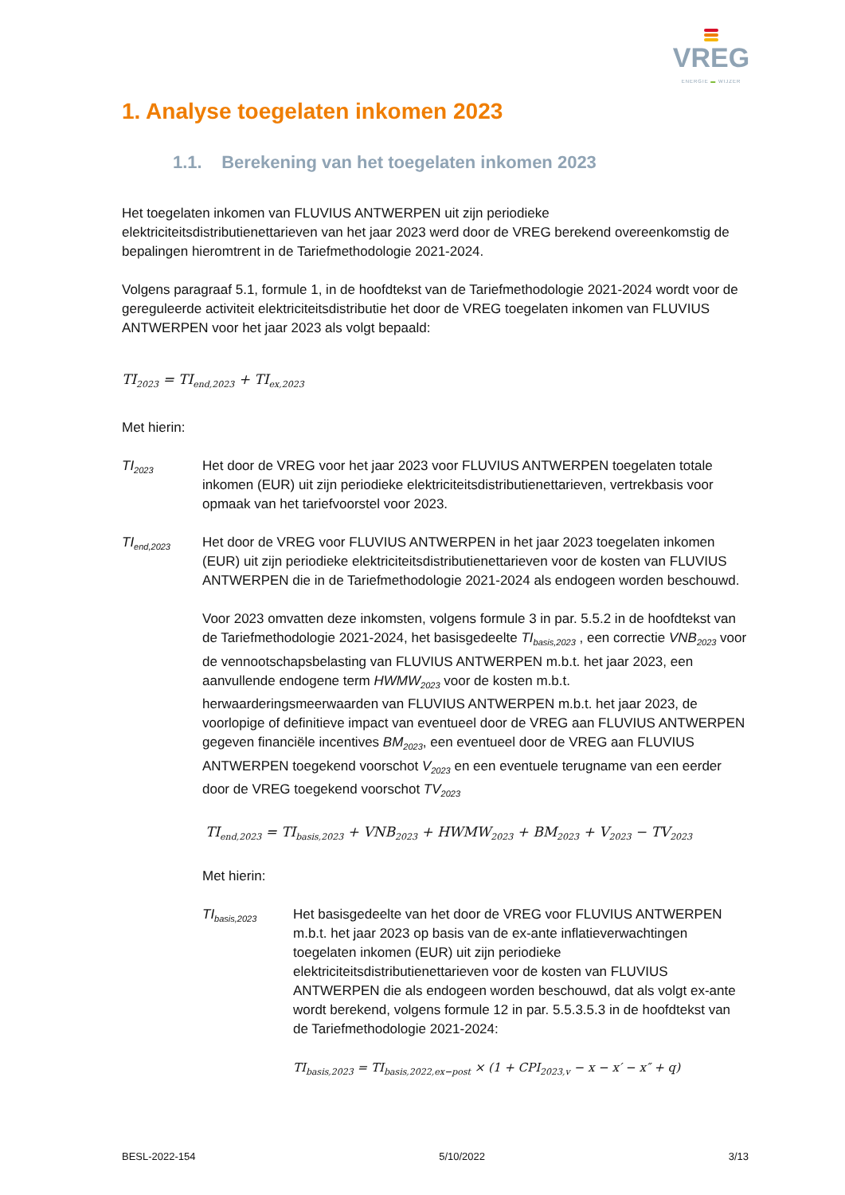VREG
ENERGIE ▬ WIJZER
1. Analyse toegelaten inkomen 2023
1.1. Berekening van het toegelaten inkomen 2023
Het toegelaten inkomen van FLUVIUS ANTWERPEN uit zijn periodieke elektriciteitsdistributienettarieven van het jaar 2023 werd door de VREG berekend overeenkomstig de bepalingen hieromtrent in de Tariefmethodologie 2021-2024.
Volgens paragraaf 5.1, formule 1, in de hoofdtekst van de Tariefmethodologie 2021-2024 wordt voor de gereguleerde activiteit elektriciteitsdistributie het door de VREG toegelaten inkomen van FLUVIUS ANTWERPEN voor het jaar 2023 als volgt bepaald:
TI<sub>2023</sub> = TI<sub>end,2023</sub> + TI<sub>ex,2023</sub>
Met hierin:
TI<sub>2023</sub>
Het door de VREG voor het jaar 2023 voor FLUVIUS ANTWERPEN toegelaten totale inkomen (EUR) uit zijn periodieke elektriciteitsdistributienettarieven, vertrekbasis voor opmaak van het tariefvoorstel voor 2023.
TI<sub>end,2023</sub>
Het door de VREG voor FLUVIUS ANTWERPEN in het jaar 2023 toegelaten inkomen (EUR) uit zijn periodieke elektriciteitsdistributienettarieven voor de kosten van FLUVIUS ANTWERPEN die in de Tariefmethodologie 2021-2024 als endogeen worden beschouwd.
Voor 2023 omvatten deze inkomsten, volgens formule 3 in par. 5.5.2 in de hoofdtekst van de Tariefmethodologie 2021-2024, het basisgedeelte TI<sub>basis,2023</sub> , een correctie VNB<sub>2023</sub> voor de vennootschapsbelasting van FLUVIUS ANTWERPEN m.b.t. het jaar 2023, een aanvullende endogene term HWMW<sub>2023</sub> voor de kosten m.b.t. herwaarderingsmeerwaarden van FLUVIUS ANTWERPEN m.b.t. het jaar 2023, de voorlopige of definitieve impact van eventueel door de VREG aan FLUVIUS ANTWERPEN gegeven financiële incentives BM<sub>2023</sub>, een eventueel door de VREG aan FLUVIUS ANTWERPEN toegekend voorschot V<sub>2023</sub> en een eventuele terugname van een eerder door de VREG toegekend voorschot TV<sub>2023</sub>
TI<sub>end,2023</sub> = TI<sub>basis,2023</sub> + VNB<sub>2023</sub> + HWMW<sub>2023</sub> + BM<sub>2023</sub> + V<sub>2023</sub> − TV<sub>2023</sub>
Met hierin:
TI<sub>basis,2023</sub>
Het basisgedeelte van het door de VREG voor FLUVIUS ANTWERPEN m.b.t. het jaar 2023 op basis van de ex-ante inflatieverwachtingen toegelaten inkomen (EUR) uit zijn periodieke elektriciteitsdistributienettarieven voor de kosten van FLUVIUS ANTWERPEN die als endogeen worden beschouwd, dat als volgt ex-ante wordt berekend, volgens formule 12 in par. 5.5.3.5.3 in de hoofdtekst van de Tariefmethodologie 2021-2024:
TI<sub>basis,2023</sub> = TI<sub>basis,2022,ex−post</sub> × (1 + CPI<sub>2023,v</sub> − x − x′ − x″ + q)
BESL-2022-154 5/10/2022 3/13